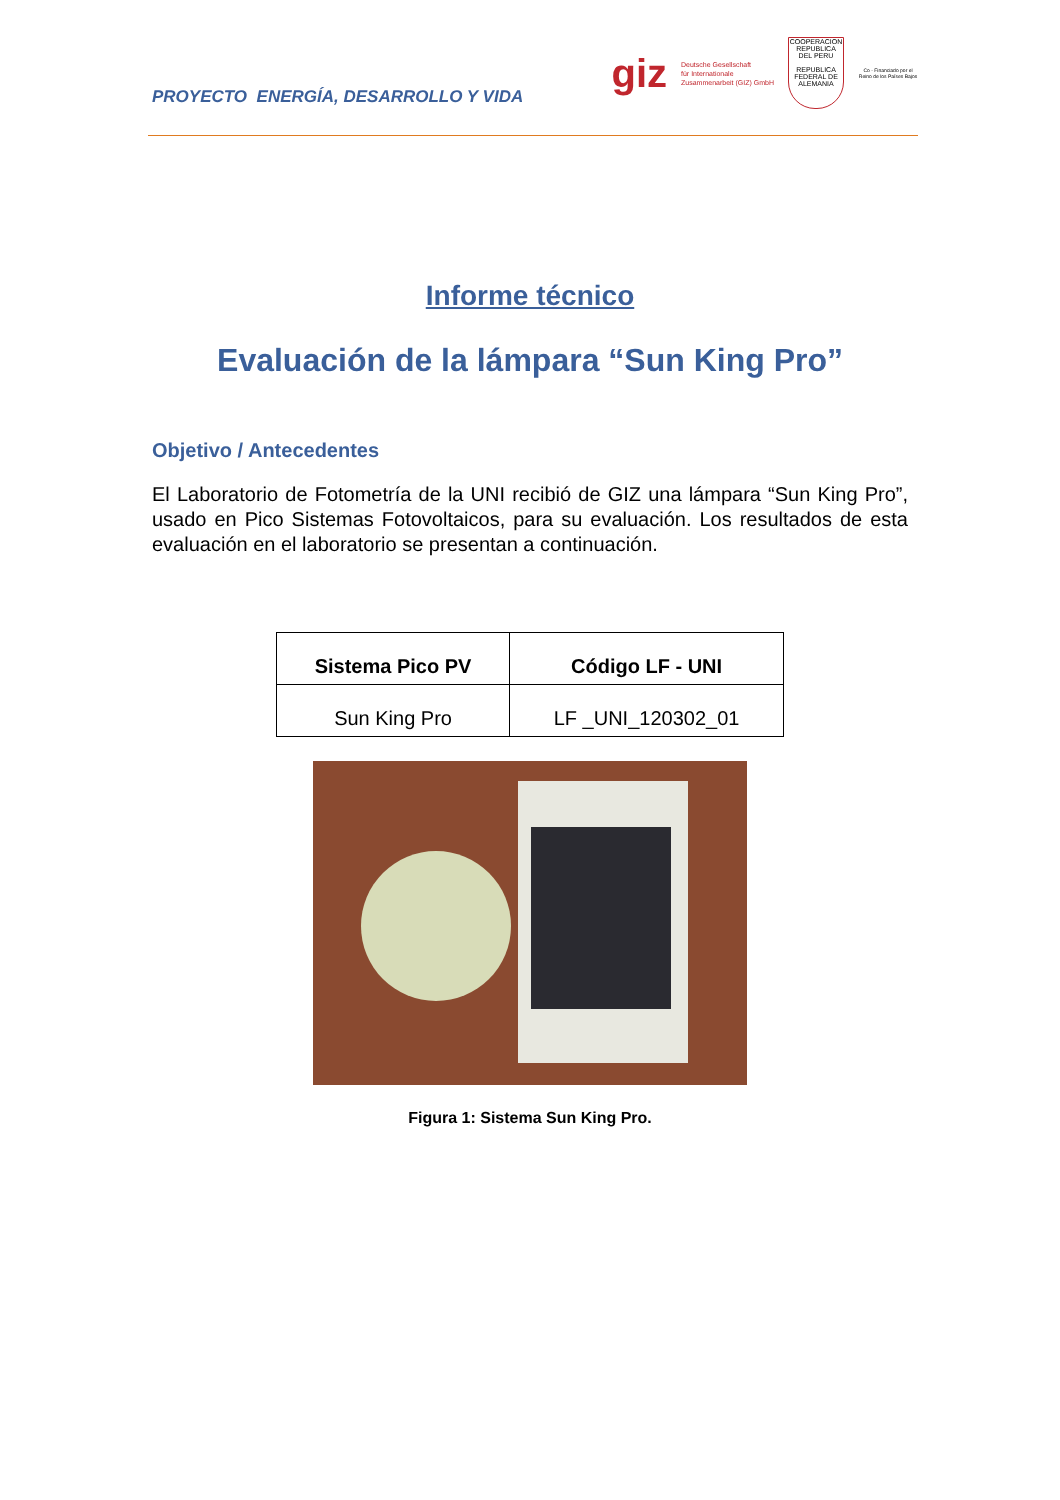PROYECTO ENERGÍA, DESARROLLO Y VIDA
giz Deutsche Gesellschaft
für Internationale
Zusammenarbeit (GIZ) GmbH
COOPERACION
REPUBLICA DEL PERU
REPUBLICA FEDERAL DE ALEMANIA
Co - Financiado por el Reino de los Países Bajos
Informe técnico
Evaluación de la lámpara “Sun King Pro”
Objetivo / Antecedentes
El Laboratorio de Fotometría de la UNI recibió de GIZ una lámpara “Sun King Pro”, usado en Pico Sistemas Fotovoltaicos, para su evaluación. Los resultados de esta evaluación en el laboratorio se presentan a continuación.
| Sistema Pico PV | Código LF - UNI |
| --- | --- |
| Sun King Pro | LF _UNI_120302_01 |
Figura 1: Sistema Sun King Pro.